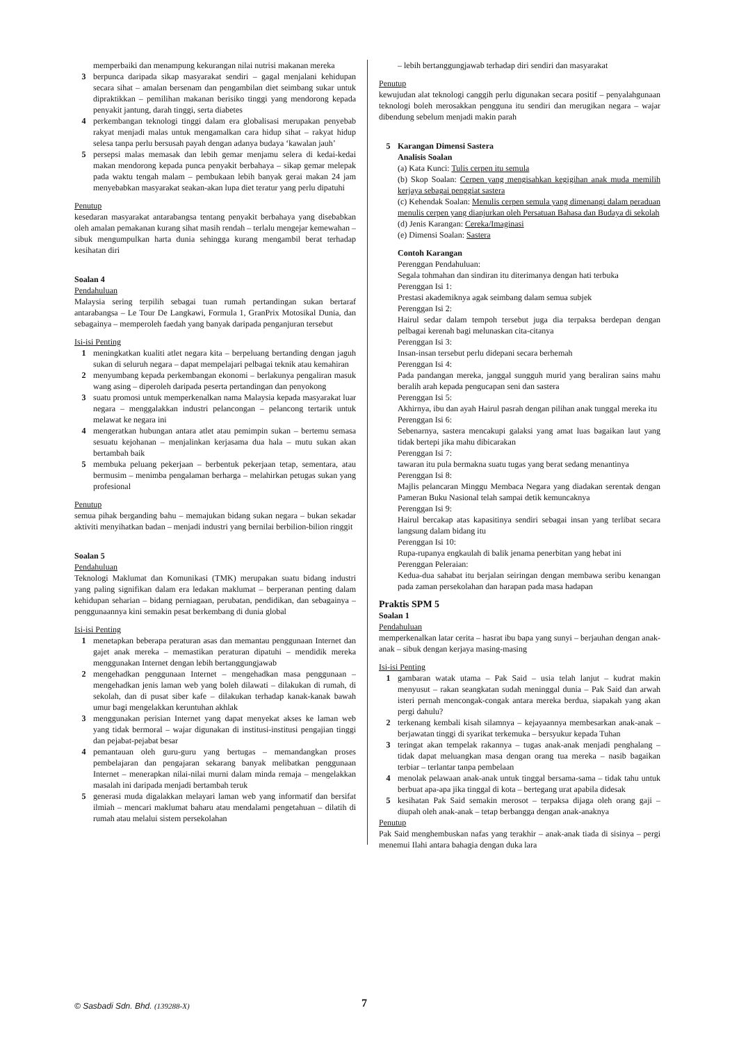memperbaiki dan menampung kekurangan nilai nutrisi makanan mereka
3 berpunca daripada sikap masyarakat sendiri – gagal menjalani kehidupan secara sihat – amalan bersenam dan pengambilan diet seimbang sukar untuk dipraktikkan – pemilihan makanan berisiko tinggi yang mendorong kepada penyakit jantung, darah tinggi, serta diabetes
4 perkembangan teknologi tinggi dalam era globalisasi merupakan penyebab rakyat menjadi malas untuk mengamalkan cara hidup sihat – rakyat hidup selesa tanpa perlu bersusah payah dengan adanya budaya ‘kawalan jauh’
5 persepsi malas memasak dan lebih gemar menjamu selera di kedai-kedai makan mendorong kepada punca penyakit berbahaya – sikap gemar melepak pada waktu tengah malam – pembukaan lebih banyak gerai makan 24 jam menyebabkan masyarakat seakan-akan lupa diet teratur yang perlu dipatuhi
Penutup
kesedaran masyarakat antarabangsa tentang penyakit berbahaya yang disebabkan oleh amalan pemakanan kurang sihat masih rendah – terlalu mengejar kemewahan – sibuk mengumpulkan harta dunia sehingga kurang mengambil berat terhadap kesihatan diri
Soalan 4
Pendahuluan
Malaysia sering terpilih sebagai tuan rumah pertandingan sukan bertaraf antarabangsa – Le Tour De Langkawi, Formula 1, GranPrix Motosikal Dunia, dan sebagainya – memperoleh faedah yang banyak daripada penganjuran tersebut
Isi-isi Penting
1 meningkatkan kualiti atlet negara kita – berpeluang bertanding dengan jaguh sukan di seluruh negara – dapat mempelajari pelbagai teknik atau kemahiran
2 menyumbang kepada perkembangan ekonomi – berlakunya pengaliran masuk wang asing – diperoleh daripada peserta pertandingan dan penyokong
3 suatu promosi untuk memperkenalkan nama Malaysia kepada masyarakat luar negara – menggalakkan industri pelancongan – pelancong tertarik untuk melawat ke negara ini
4 mengeratkan hubungan antara atlet atau pemimpin sukan – bertemu semasa sesuatu kejohanan – menjalinkan kerjasama dua hala – mutu sukan akan bertambah baik
5 membuka peluang pekerjaan – berbentuk pekerjaan tetap, sementara, atau bermusim – menimba pengalaman berharga – melahirkan petugas sukan yang profesional
Penutup
semua pihak berganding bahu – memajukan bidang sukan negara – bukan sekadar aktiviti menyihatkan badan – menjadi industri yang bernilai berbilion-bilion ringgit
Soalan 5
Pendahuluan
Teknologi Maklumat dan Komunikasi (TMK) merupakan suatu bidang industri yang paling signifikan dalam era ledakan maklumat – berperanan penting dalam kehidupan seharian – bidang perniagaan, perubatan, pendidikan, dan sebagainya – penggunaannya kini semakin pesat berkembang di dunia global
Isi-isi Penting
1 menetapkan beberapa peraturan asas dan memantau penggunaan Internet dan gajet anak mereka – memastikan peraturan dipatuhi – mendidik mereka menggunakan Internet dengan lebih bertanggungjawab
2 mengehadkan penggunaan Internet – mengehadkan masa penggunaan – mengehadkan jenis laman web yang boleh dilawati – dilakukan di rumah, di sekolah, dan di pusat siber kafe – dilakukan terhadap kanak-kanak bawah umur bagi mengelakkan keruntuhan akhlak
3 menggunakan perisian Internet yang dapat menyekat akses ke laman web yang tidak bermoral – wajar digunakan di institusi-institusi pengajian tinggi dan pejabat-pejabat besar
4 pemantauan oleh guru-guru yang bertugas – memandangkan proses pembelajaran dan pengajaran sekarang banyak melibatkan penggunaan Internet – menerapkan nilai-nilai murni dalam minda remaja – mengelakkan masalah ini daripada menjadi bertambah teruk
5 generasi muda digalakkan melayari laman web yang informatif dan bersifat ilmiah – mencari maklumat baharu atau mendalami pengetahuan – dilatih di rumah atau melalui sistem persekolahan
– lebih bertanggungjawab terhadap diri sendiri dan masyarakat
Penutup
kewujudan alat teknologi canggih perlu digunakan secara positif – penyalahgunaan teknologi boleh merosakkan pengguna itu sendiri dan merugikan negara – wajar dibendung sebelum menjadi makin parah
5 Karangan Dimensi Sastera
Analisis Soalan
(a) Kata Kunci: Tulis cerpen itu semula
(b) Skop Soalan: Cerpen yang mengisahkan kegigihan anak muda memilih kerjaya sebagai penggiat sastera
(c) Kehendak Soalan: Menulis cerpen semula yang dimenangi dalam peraduan menulis cerpen yang dianjurkan oleh Persatuan Bahasa dan Budaya di sekolah
(d) Jenis Karangan: Cereka/Imaginasi
(e) Dimensi Soalan: Sastera
Contoh Karangan
Perenggan Pendahuluan:
Segala tohmahan dan sindiran itu diterimanya dengan hati terbuka
Perenggan Isi 1:
Prestasi akademiknya agak seimbang dalam semua subjek
Perenggan Isi 2:
Hairul sedar dalam tempoh tersebut juga dia terpaksa berdepan dengan pelbagai kerenah bagi melunaskan cita-citanya
Perenggan Isi 3:
Insan-insan tersebut perlu didepani secara berhemah
Perenggan Isi 4:
Pada pandangan mereka, janggal sungguh murid yang beraliran sains mahu beralih arah kepada pengucapan seni dan sastera
Perenggan Isi 5:
Akhirnya, ibu dan ayah Hairul pasrah dengan pilihan anak tunggal mereka itu
Perenggan Isi 6:
Sebenarnya, sastera mencakupi galaksi yang amat luas bagaikan laut yang tidak bertepi jika mahu dibicarakan
Perenggan Isi 7:
tawaran itu pula bermakna suatu tugas yang berat sedang menantinya
Perenggan Isi 8:
Majlis pelancaran Minggu Membaca Negara yang diadakan serentak dengan Pameran Buku Nasional telah sampai detik kemuncaknya
Perenggan Isi 9:
Hairul bercakap atas kapasitinya sendiri sebagai insan yang terlibat secara langsung dalam bidang itu
Perenggan Isi 10:
Rupa-rupanya engkaulah di balik jenama penerbitan yang hebat ini
Perenggan Peleraian:
Kedua-dua sahabat itu berjalan seiringan dengan membawa seribu kenangan pada zaman persekolahan dan harapan pada masa hadapan
Praktis SPM 5
Soalan 1
Pendahuluan
memperkenalkan latar cerita – hasrat ibu bapa yang sunyi – berjauhan dengan anak-anak – sibuk dengan kerjaya masing-masing
Isi-isi Penting
1 gambaran watak utama – Pak Said – usia telah lanjut – kudrat makin menyusut – rakan seangkatan sudah meninggal dunia – Pak Said dan arwah isteri pernah mencongak-congak antara mereka berdua, siapakah yang akan pergi dahulu?
2 terkenang kembali kisah silamnya – kejayaannya membesarkan anak-anak – berjawatan tinggi di syarikat terkemuka – bersyukur kepada Tuhan
3 teringat akan tempelak rakannya – tugas anak-anak menjadi penghalang – tidak dapat meluangkan masa dengan orang tua mereka – nasib bagaikan terbiar – terlantar tanpa pembelaan
4 menolak pelawaan anak-anak untuk tinggal bersama-sama – tidak tahu untuk berbuat apa-apa jika tinggal di kota – bertegang urat apabila didesak
5 kesihatan Pak Said semakin merosot – terpaksa dijaga oleh orang gaji – diupah oleh anak-anak – tetap berbangga dengan anak-anaknya
Penutup
Pak Said menghembuskan nafas yang terakhir – anak-anak tiada di sisinya – pergi menemui Ilahi antara bahagia dengan duka lara
© Sasbadi Sdn. Bhd. (139288-X) 7